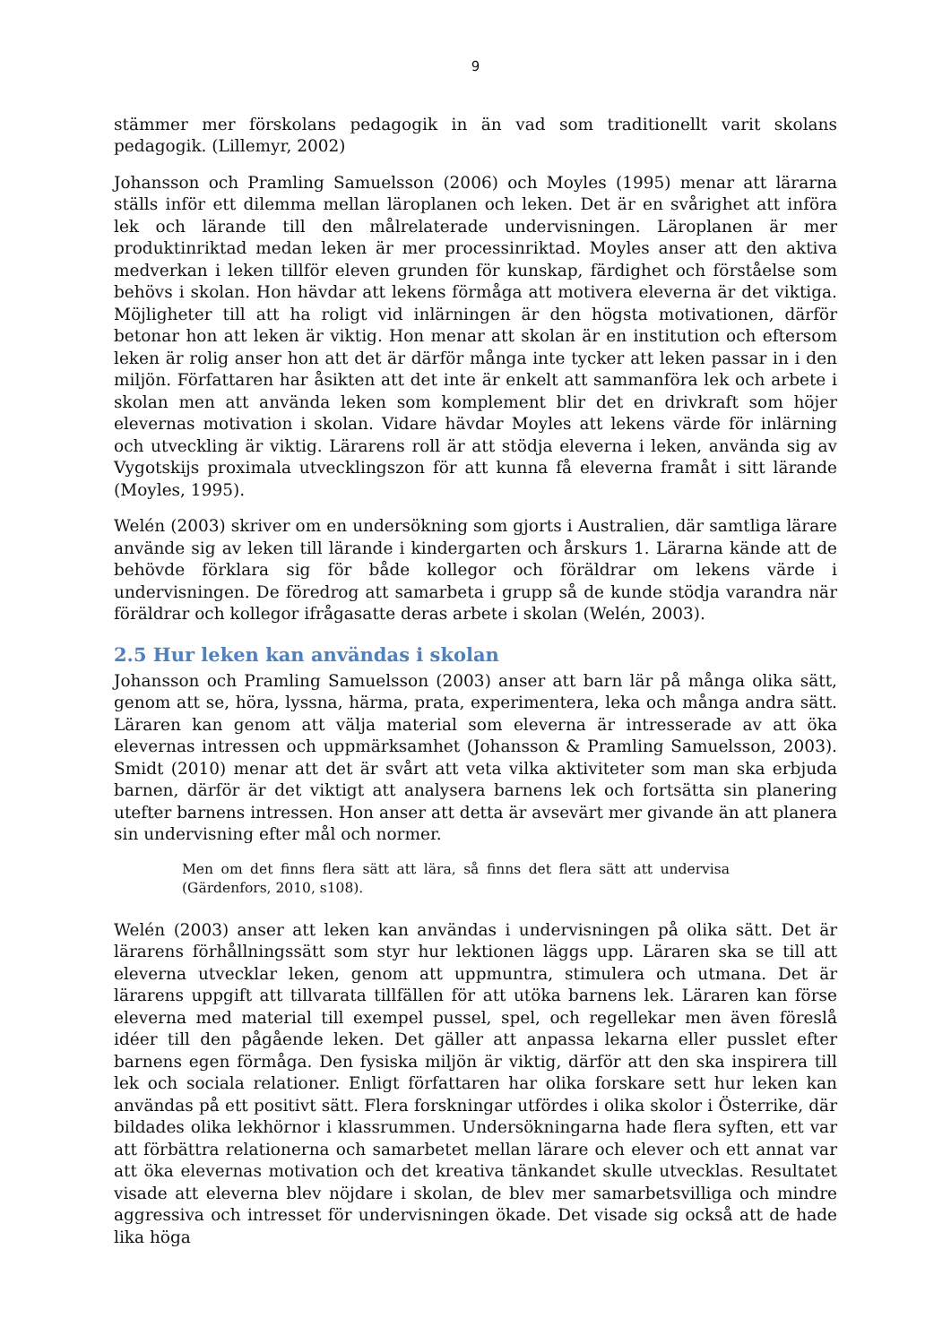9
stämmer mer förskolans pedagogik in än vad som traditionellt varit skolans pedagogik. (Lillemyr, 2002)
Johansson och Pramling Samuelsson (2006) och Moyles (1995) menar att lärarna ställs inför ett dilemma mellan läroplanen och leken. Det är en svårighet att införa lek och lärande till den målrelaterade undervisningen. Läroplanen är mer produktinriktad medan leken är mer processinriktad. Moyles anser att den aktiva medverkan i leken tillför eleven grunden för kunskap, färdighet och förståelse som behövs i skolan. Hon hävdar att lekens förmåga att motivera eleverna är det viktiga. Möjligheter till att ha roligt vid inlärningen är den högsta motivationen, därför betonar hon att leken är viktig. Hon menar att skolan är en institution och eftersom leken är rolig anser hon att det är därför många inte tycker att leken passar in i den miljön. Författaren har åsikten att det inte är enkelt att sammanföra lek och arbete i skolan men att använda leken som komplement blir det en drivkraft som höjer elevernas motivation i skolan. Vidare hävdar Moyles att lekens värde för inlärning och utveckling är viktig. Lärarens roll är att stödja eleverna i leken, använda sig av Vygotskijs proximala utvecklingszon för att kunna få eleverna framåt i sitt lärande (Moyles, 1995).
Welén (2003) skriver om en undersökning som gjorts i Australien, där samtliga lärare använde sig av leken till lärande i kindergarten och årskurs 1. Lärarna kände att de behövde förklara sig för både kollegor och föräldrar om lekens värde i undervisningen. De föredrog att samarbeta i grupp så de kunde stödja varandra när föräldrar och kollegor ifrågasatte deras arbete i skolan (Welén, 2003).
2.5 Hur leken kan användas i skolan
Johansson och Pramling Samuelsson (2003) anser att barn lär på många olika sätt, genom att se, höra, lyssna, härma, prata, experimentera, leka och många andra sätt. Läraren kan genom att välja material som eleverna är intresserade av att öka elevernas intressen och uppmärksamhet (Johansson & Pramling Samuelsson, 2003). Smidt (2010) menar att det är svårt att veta vilka aktiviteter som man ska erbjuda barnen, därför är det viktigt att analysera barnens lek och fortsätta sin planering utefter barnens intressen. Hon anser att detta är avsevärt mer givande än att planera sin undervisning efter mål och normer.
Men om det finns flera sätt att lära, så finns det flera sätt att undervisa (Gärdenfors, 2010, s108).
Welén (2003) anser att leken kan användas i undervisningen på olika sätt. Det är lärarens förhållningssätt som styr hur lektionen läggs upp. Läraren ska se till att eleverna utvecklar leken, genom att uppmuntra, stimulera och utmana. Det är lärarens uppgift att tillvarata tillfällen för att utöka barnens lek. Läraren kan förse eleverna med material till exempel pussel, spel, och regellekar men även föreslå idéer till den pågående leken. Det gäller att anpassa lekarna eller pusslet efter barnens egen förmåga. Den fysiska miljön är viktig, därför att den ska inspirera till lek och sociala relationer. Enligt författaren har olika forskare sett hur leken kan användas på ett positivt sätt. Flera forskningar utfördes i olika skolor i Österrike, där bildades olika lekhörnor i klassrummen. Undersökningarna hade flera syften, ett var att förbättra relationerna och samarbetet mellan lärare och elever och ett annat var att öka elevernas motivation och det kreativa tänkandet skulle utvecklas. Resultatet visade att eleverna blev nöjdare i skolan, de blev mer samarbetsvilliga och mindre aggressiva och intresset för undervisningen ökade. Det visade sig också att de hade lika höga